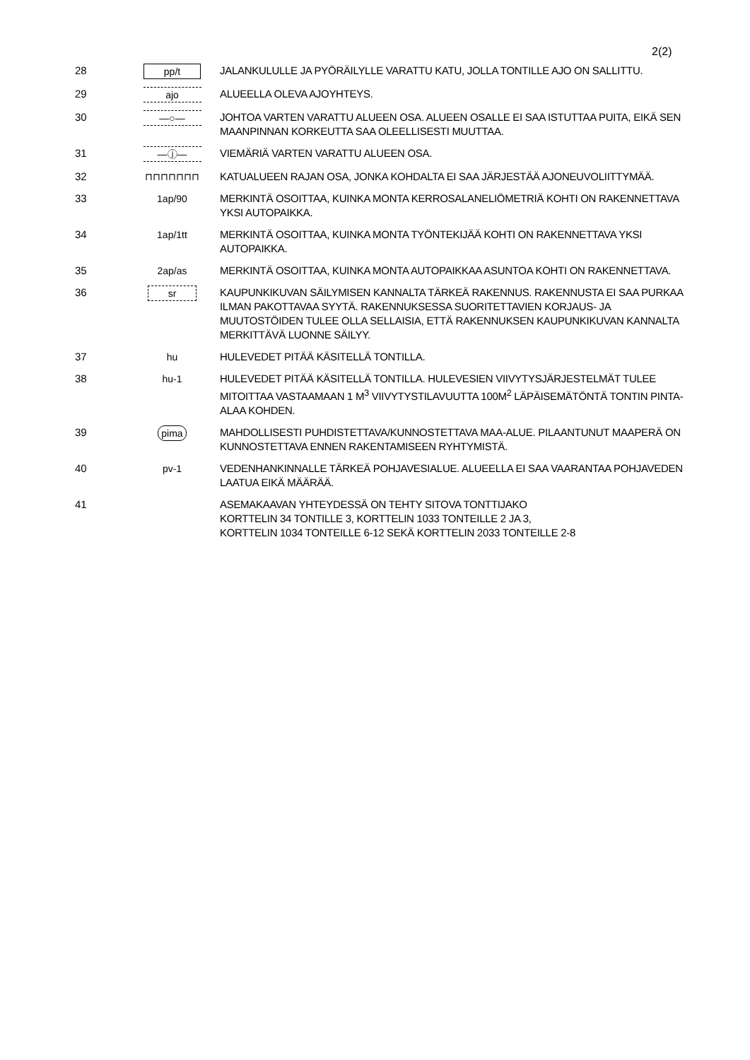2(2)
| 28 | pp/t | JALANKULULLE JA PYÖRÄILYLLE VARATTU KATU, JOLLA TONTILLE AJO ON SALLITTU. |
| 29 | ajo | ALUEELLA OLEVA AJOYHTEYS. |
| 30 | —○— | JOHTOA VARTEN VARATTU ALUEEN OSA. ALUEEN OSALLE EI SAA ISTUTTAA PUITA, EIKÄ SEN MAANPINNAN KORKEUTTA SAA OLEELLISESTI MUUTTAA. |
| 31 | —ⓙ— | VIEMÄRIÄ VARTEN VARATTU ALUEEN OSA. |
| 32 | ⊓⊓⊓⊓⊓⊓⊓ | KATUALUEEN RAJAN OSA, JONKA KOHDALTA EI SAA JÄRJESTÄÄ AJONEUVOLIITTYMÄÄ. |
| 33 | 1ap/90 | MERKINTÄ OSOITTAA, KUINKA MONTA KERROSALANELIÖMETRIÄ KOHTI ON RAKENNETTAVA YKSI AUTOPAIKKA. |
| 34 | 1ap/1tt | MERKINTÄ OSOITTAA, KUINKA MONTA TYÖNTEKIJÄÄ KOHTI ON RAKENNETTAVA YKSI AUTOPAIKKA. |
| 35 | 2ap/as | MERKINTÄ OSOITTAA, KUINKA MONTA AUTOPAIKKAA ASUNTOA KOHTI ON RAKENNETTAVA. |
| 36 | sr | KAUPUNKIKUVAN SÄILYMISEN KANNALTA TÄRKEÄ RAKENNUS. RAKENNUSTA EI SAA PURKAA ILMAN PAKOTTAVAA SYYTÄ. RAKENNUKSESSA SUORITETTAVIEN KORJAUS- JA MUUTOSTÖIDEN TULEE OLLA SELLAISIA, ETTÄ RAKENNUKSEN KAUPUNKIKUVAN KANNALTA MERKITTÄVÄ LUONNE SÄILYY. |
| 37 | hu | HULEVEDET PITÄÄ KÄSITELLÄ TONTILLA. |
| 38 | hu-1 | HULEVEDET PITÄÄ KÄSITELLÄ TONTILLA. HULEVESIEN VIIVYTYSJÄRJESTELMÄT TULEE MITOITTAA VASTAAMAAN 1 M<sup>3</sup> VIIVYTYSTILAVUUTTA 100M<sup>2</sup> LÄPÄISEMÄTÖNTÄ TONTIN PINTA-ALAA KOHDEN. |
| 39 | pima | MAHDOLLISESTI PUHDISTETTAVA/KUNNOSTETTAVA MAA-ALUE. PILAANTUNUT MAAPERÄ ON KUNNOSTETTAVA ENNEN RAKENTAMISEEN RYHTYMISTÄ. |
| 40 | pv-1 | VEDENHANKINNALLE TÄRKEÄ POHJAVESIALUE. ALUEELLA EI SAA VAARANTAA POHJAVEDEN LAATUA EIKÄ MÄÄRÄÄ. |
| 41 | | ASEMAKAAVAN YHTEYDESSÄ ON TEHTY SITOVA TONTTIJAKO KORTTELIN 34 TONTILLE 3, KORTTELIN 1033 TONTEILLE 2 JA 3, KORTTELIN 1034 TONTEILLE 6-12 SEKÄ KORTTELIN 2033 TONTEILLE 2-8 |